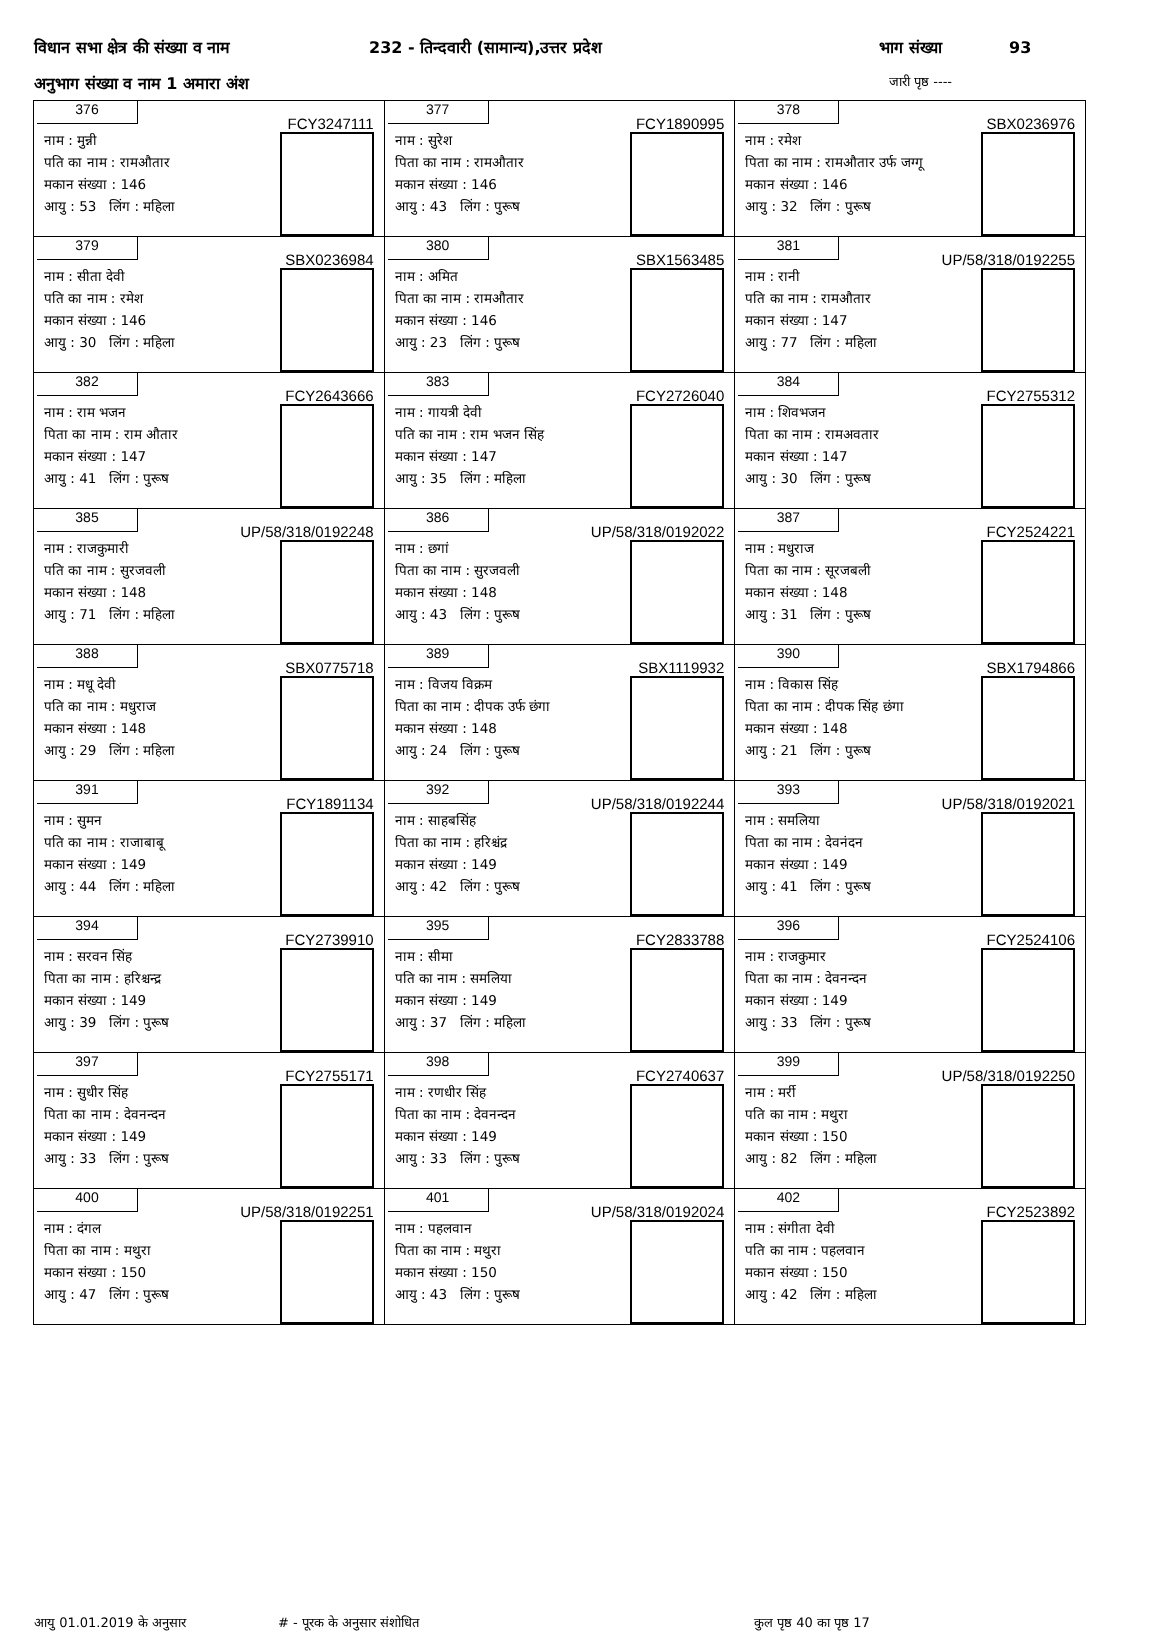विधान सभा क्षेत्र की संख्या व नाम 232 - तिन्दवारी (सामान्य),उत्तर प्रदेश भाग संख्या 93
अनुभाग संख्या व नाम 1 अमारा अंश जारी पृष्ठ ----
| 376 FCY3247111 नाम : मुन्नी पति का नाम : रामऔतार मकान संख्या : 146 आयु : 53 लिंग : महिला | 377 FCY1890995 नाम : सुरेश पिता का नाम : रामऔतार मकान संख्या : 146 आयु : 43 लिंग : पुरूष | 378 SBX0236976 नाम : रमेश पिता का नाम : रामऔतार उर्फ जग्गू मकान संख्या : 146 आयु : 32 लिंग : पुरूष |
| 379 SBX0236984 नाम : सीता देवी पति का नाम : रमेश मकान संख्या : 146 आयु : 30 लिंग : महिला | 380 SBX1563485 नाम : अमित पिता का नाम : रामऔतार मकान संख्या : 146 आयु : 23 लिंग : पुरूष | 381 UP/58/318/0192255 नाम : रानी पति का नाम : रामऔतार मकान संख्या : 147 आयु : 77 लिंग : महिला |
| 382 FCY2643666 नाम : राम भजन पिता का नाम : राम औतार मकान संख्या : 147 आयु : 41 लिंग : पुरूष | 383 FCY2726040 नाम : गायत्री देवी पति का नाम : राम भजन सिंह मकान संख्या : 147 आयु : 35 लिंग : महिला | 384 FCY2755312 नाम : शिवभजन पिता का नाम : रामअवतार मकान संख्या : 147 आयु : 30 लिंग : पुरूष |
| 385 UP/58/318/0192248 नाम : राजकुमारी पति का नाम : सुरजवली मकान संख्या : 148 आयु : 71 लिंग : महिला | 386 UP/58/318/0192022 नाम : छगां पिता का नाम : सुरजवली मकान संख्या : 148 आयु : 43 लिंग : पुरूष | 387 FCY2524221 नाम : मधुराज पिता का नाम : सूरजबली मकान संख्या : 148 आयु : 31 लिंग : पुरूष |
| 388 SBX0775718 नाम : मधू देवी पति का नाम : मधुराज मकान संख्या : 148 आयु : 29 लिंग : महिला | 389 SBX1119932 नाम : विजय विक्रम पिता का नाम : दीपक उर्फ छंगा मकान संख्या : 148 आयु : 24 लिंग : पुरूष | 390 SBX1794866 नाम : विकास सिंह पिता का नाम : दीपक सिंह छंगा मकान संख्या : 148 आयु : 21 लिंग : पुरूष |
| 391 FCY1891134 नाम : सुमन पति का नाम : राजाबाबू मकान संख्या : 149 आयु : 44 लिंग : महिला | 392 UP/58/318/0192244 नाम : साहबसिंह पिता का नाम : हरिश्चंद्र मकान संख्या : 149 आयु : 42 लिंग : पुरूष | 393 UP/58/318/0192021 नाम : समलिया पिता का नाम : देवनंदन मकान संख्या : 149 आयु : 41 लिंग : पुरूष |
| 394 FCY2739910 नाम : सरवन सिंह पिता का नाम : हरिश्चन्द्र मकान संख्या : 149 आयु : 39 लिंग : पुरूष | 395 FCY2833788 नाम : सीमा पति का नाम : समलिया मकान संख्या : 149 आयु : 37 लिंग : महिला | 396 FCY2524106 नाम : राजकुमार पिता का नाम : देवनन्दन मकान संख्या : 149 आयु : 33 लिंग : पुरूष |
| 397 FCY2755171 नाम : सुधीर सिंह पिता का नाम : देवनन्दन मकान संख्या : 149 आयु : 33 लिंग : पुरूष | 398 FCY2740637 नाम : रणधीर सिंह पिता का नाम : देवनन्दन मकान संख्या : 149 आयु : 33 लिंग : पुरूष | 399 UP/58/318/0192250 नाम : मर्री पति का नाम : मथुरा मकान संख्या : 150 आयु : 82 लिंग : महिला |
| 400 UP/58/318/0192251 नाम : दंगल पिता का नाम : मथुरा मकान संख्या : 150 आयु : 47 लिंग : पुरूष | 401 UP/58/318/0192024 नाम : पहलवान पिता का नाम : मथुरा मकान संख्या : 150 आयु : 43 लिंग : पुरूष | 402 FCY2523892 नाम : संगीता देवी पति का नाम : पहलवान मकान संख्या : 150 आयु : 42 लिंग : महिला |
आयु 01.01.2019 के अनुसार # - पूरक के अनुसार संशोधित कुल पृष्ठ 40 का पृष्ठ 17